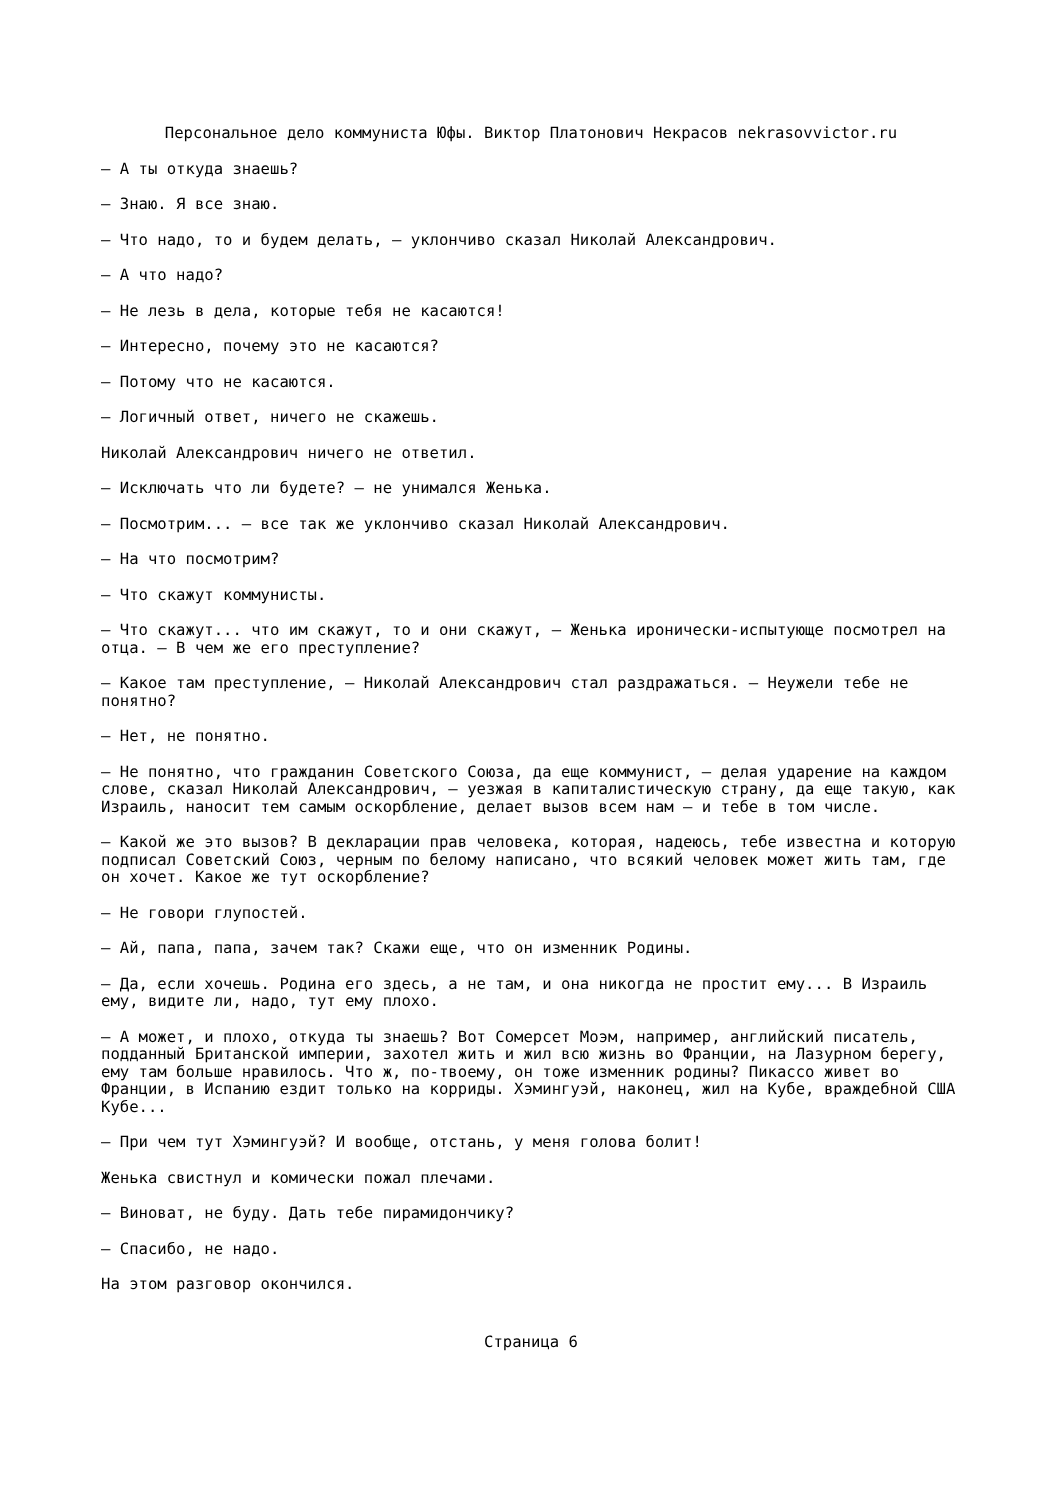Персональное дело коммуниста Юфы. Виктор Платонович Некрасов nekrasovvictor.ru
— А ты откуда знаешь?
— Знаю. Я все знаю.
— Что надо, то и будем делать, — уклончиво сказал Николай Александрович.
— А что надо?
— Не лезь в дела, которые тебя не касаются!
— Интересно, почему это не касаются?
— Потому что не касаются.
— Логичный ответ, ничего не скажешь.
Николай Александрович ничего не ответил.
— Исключать что ли будете? — не унимался Женька.
— Посмотрим... — все так же уклончиво сказал Николай Александрович.
— На что посмотрим?
— Что скажут коммунисты.
— Что скажут... что им скажут, то и они скажут, — Женька иронически-испытующе посмотрел на отца. — В чем же его преступление?
— Какое там преступление, — Николай Александрович стал раздражаться. — Неужели тебе не понятно?
— Нет, не понятно.
— Не понятно, что гражданин Советского Союза, да еще коммунист, — делая ударение на каждом слове, сказал Николай Александрович, — уезжая в капиталистическую страну, да еще такую, как Израиль, наносит тем самым оскорбление, делает вызов всем нам — и тебе в том числе.
— Какой же это вызов? В декларации прав человека, которая, надеюсь, тебе известна и которую подписал Советский Союз, черным по белому написано, что всякий человек может жить там, где он хочет. Какое же тут оскорбление?
— Не говори глупостей.
— Ай, папа, папа, зачем так? Скажи еще, что он изменник Родины.
— Да, если хочешь. Родина его здесь, а не там, и она никогда не простит ему... В Израиль ему, видите ли, надо, тут ему плохо.
— А может, и плохо, откуда ты знаешь? Вот Сомерсет Моэм, например, английский писатель, подданный Британской империи, захотел жить и жил всю жизнь во Франции, на Лазурном берегу, ему там больше нравилось. Что ж, по-твоему, он тоже изменник родины? Пикассо живет во Франции, в Испанию ездит только на корриды. Хэмингуэй, наконец, жил на Кубе, враждебной США Кубе...
— При чем тут Хэмингуэй? И вообще, отстань, у меня голова болит!
Женька свистнул и комически пожал плечами.
— Виноват, не буду. Дать тебе пирамидончику?
— Спасибо, не надо.
На этом разговор окончился.
Страница 6